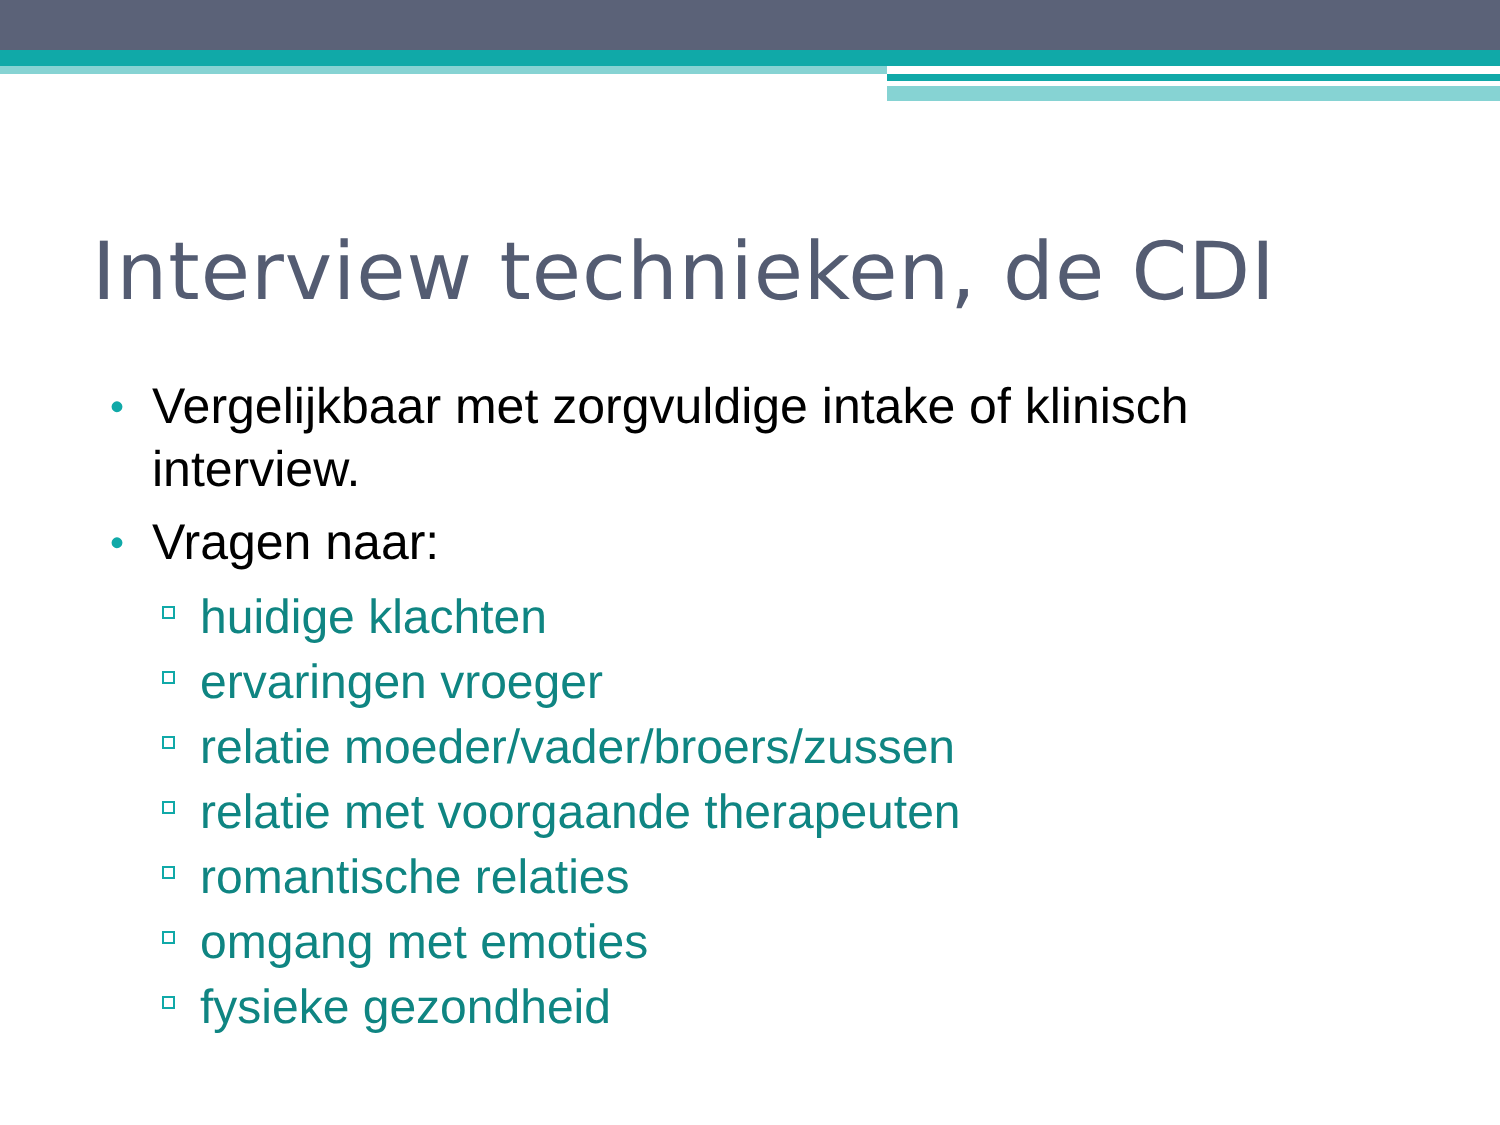Interview technieken, de CDI
• Vergelijkbaar met zorgvuldige intake of klinisch interview.
• Vragen naar:
huidige klachten
ervaringen vroeger
relatie moeder/vader/broers/zussen
relatie met voorgaande therapeuten
romantische relaties
omgang met emoties
fysieke gezondheid